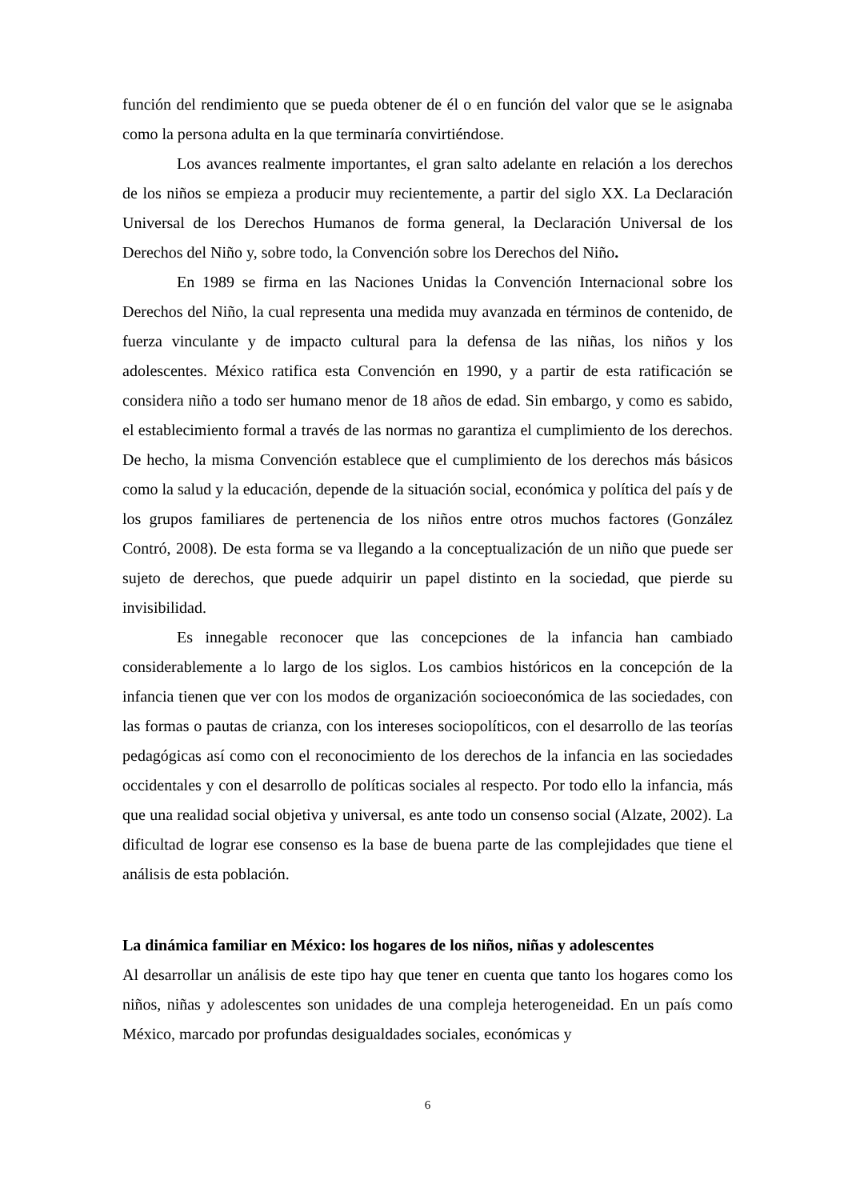función del rendimiento que se pueda obtener de él o en función del valor que se le asignaba como la persona adulta en la que terminaría convirtiéndose.
Los avances realmente importantes, el gran salto adelante en relación a los derechos de los niños se empieza a producir muy recientemente, a partir del siglo XX. La Declaración Universal de los Derechos Humanos de forma general, la Declaración Universal de los Derechos del Niño y, sobre todo, la Convención sobre los Derechos del Niño.
En 1989 se firma en las Naciones Unidas la Convención Internacional sobre los Derechos del Niño, la cual representa una medida muy avanzada en términos de contenido, de fuerza vinculante y de impacto cultural para la defensa de las niñas, los niños y los adolescentes. México ratifica esta Convención en 1990, y a partir de esta ratificación se considera niño a todo ser humano menor de 18 años de edad. Sin embargo, y como es sabido, el establecimiento formal a través de las normas no garantiza el cumplimiento de los derechos. De hecho, la misma Convención establece que el cumplimiento de los derechos más básicos como la salud y la educación, depende de la situación social, económica y política del país y de los grupos familiares de pertenencia de los niños entre otros muchos factores (González Contró, 2008). De esta forma se va llegando a la conceptualización de un niño que puede ser sujeto de derechos, que puede adquirir un papel distinto en la sociedad, que pierde su invisibilidad.
Es innegable reconocer que las concepciones de la infancia han cambiado considerablemente a lo largo de los siglos. Los cambios históricos en la concepción de la infancia tienen que ver con los modos de organización socioeconómica de las sociedades, con las formas o pautas de crianza, con los intereses sociopolíticos, con el desarrollo de las teorías pedagógicas así como con el reconocimiento de los derechos de la infancia en las sociedades occidentales y con el desarrollo de políticas sociales al respecto. Por todo ello la infancia, más que una realidad social objetiva y universal, es ante todo un consenso social (Alzate, 2002). La dificultad de lograr ese consenso es la base de buena parte de las complejidades que tiene el análisis de esta población.
La dinámica familiar en México: los hogares de los niños, niñas y adolescentes
Al desarrollar un análisis de este tipo hay que tener en cuenta que tanto los hogares como los niños, niñas y adolescentes son unidades de una compleja heterogeneidad. En un país como México, marcado por profundas desigualdades sociales, económicas y
6